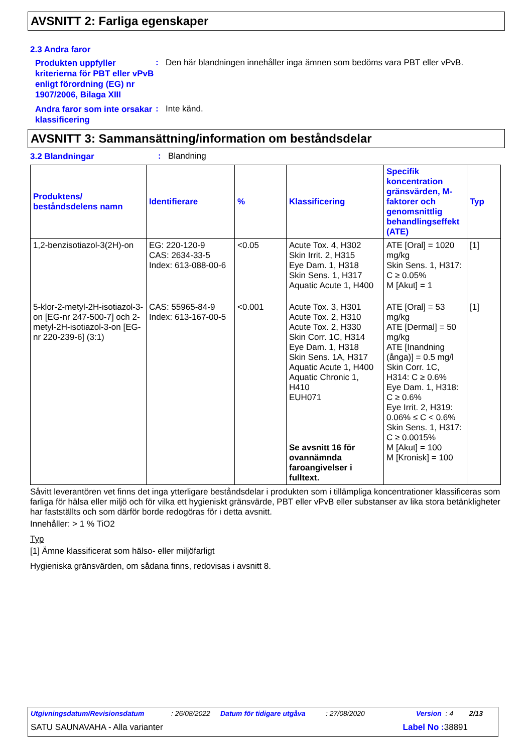AVSNITT 2: Farliga egenskaper
2.3 Andra faror
Produkten uppfyller kriterierna för PBT eller vPvB enligt förordning (EG) nr 1907/2006, Bilaga XIII
: Den här blandningen innehåller inga ämnen som bedöms vara PBT eller vPvB.
Andra faror som inte orsakar klassificering
: Inte känd.
AVSNITT 3: Sammansättning/information om beståndsdelar
3.2 Blandningar
: Blandning
| Produktens/ beståndsdelens namn | Identifierare | % | Klassificering | Specifik koncentration gränsvärden, M-faktorer och genomsnittlig behandlingseffekt (ATE) | Typ |
| --- | --- | --- | --- | --- | --- |
| 1,2-benzisotiazol-3(2H)-on | EG: 220-120-9 CAS: 2634-33-5 Index: 613-088-00-6 | <0.05 | Acute Tox. 4, H302 Skin Irrit. 2, H315 Eye Dam. 1, H318 Skin Sens. 1, H317 Aquatic Acute 1, H400 | ATE [Oral] = 1020 mg/kg Skin Sens. 1, H317: C ≥ 0.05% M [Akut] = 1 | [1] |
| 5-klor-2-metyl-2H-isotiazol-3-on [EG-nr 247-500-7] och 2-metyl-2H-isotiazol-3-on [EG-nr 220-239-6] (3:1) | CAS: 55965-84-9 Index: 613-167-00-5 | <0.001 | Acute Tox. 3, H301 Acute Tox. 2, H310 Acute Tox. 2, H330 Skin Corr. 1C, H314 Eye Dam. 1, H318 Skin Sens. 1A, H317 Aquatic Acute 1, H400 Aquatic Chronic 1, H410 EUH071 Se avsnitt 16 för ovannämnda faroangivelser i fulltext. | ATE [Oral] = 53 mg/kg ATE [Dermal] = 50 mg/kg ATE [Inandning (ånga)] = 0.5 mg/l Skin Corr. 1C, H314: C ≥ 0.6% Eye Dam. 1, H318: C ≥ 0.6% Eye Irrit. 2, H319: 0.06% ≤ C < 0.6% Skin Sens. 1, H317: C ≥ 0.0015% M [Akut] = 100 M [Kronisk] = 100 | [1] |
Såvitt leverantören vet finns det inga ytterligare beståndsdelar i produkten som i tillämpliga koncentrationer klassificeras som farliga för hälsa eller miljö och för vilka ett hygieniskt gränsvärde, PBT eller vPvB eller substanser av lika stora betänkligheter har fastställts och som därför borde redogöras för i detta avsnitt.
Innehåller: > 1 % TiO2
Typ
[1] Ämne klassificerat som hälso- eller miljöfarligt
Hygieniska gränsvärden, om sådana finns, redovisas i avsnitt 8.
Utgivningsdatum/Revisionsdatum: 26/08/2022 Datum för tidigare utgåva: 27/08/2020 Version : 4 2/13
SATU SAUNAVAHA - Alla varianter Label No : 38891